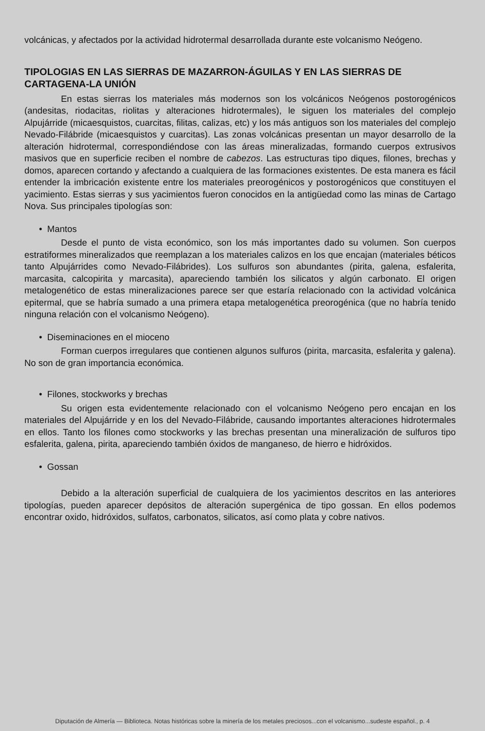volcánicas, y afectados por la actividad hidrotermal desarrollada durante este volcanismo Neógeno.
TIPOLOGIAS EN LAS SIERRAS DE MAZARRON-ÁGUILAS Y EN LAS SIERRAS DE CARTAGENA-LA UNIÓN
En estas sierras los materiales más modernos son los volcánicos Neógenos postorogénicos (andesitas, riodacitas, riolitas y alteraciones hidrotermales), le siguen los materiales del complejo Alpujárride (micaesquistos, cuarcitas, filitas, calizas, etc) y los más antiguos son los materiales del complejo Nevado-Filábride (micaesquistos y cuarcitas). Las zonas volcánicas presentan un mayor desarrollo de la alteración hidrotermal, correspondiéndose con las áreas mineralizadas, formando cuerpos extrusivos masivos que en superficie reciben el nombre de cabezos. Las estructuras tipo diques, filones, brechas y domos, aparecen cortando y afectando a cualquiera de las formaciones existentes. De esta manera es fácil entender la imbricación existente entre los materiales preorogénicos y postorogénicos que constituyen el yacimiento. Estas sierras y sus yacimientos fueron conocidos en la antigüedad como las minas de Cartago Nova. Sus principales tipologías son:
• Mantos
Desde el punto de vista económico, son los más importantes dado su volumen. Son cuerpos estratiformes mineralizados que reemplazan a los materiales calizos en los que encajan (materiales béticos tanto Alpujárrides como Nevado-Filábrides). Los sulfuros son abundantes (pirita, galena, esfalerita, marcasita, calcopirita y marcasita), apareciendo también los silicatos y algún carbonato. El origen metalogenético de estas mineralizaciones parece ser que estaría relacionado con la actividad volcánica epitermal, que se habría sumado a una primera etapa metalogenética preorogénica (que no habría tenido ninguna relación con el volcanismo Neógeno).
• Diseminaciones en el mioceno
Forman cuerpos irregulares que contienen algunos sulfuros (pirita, marcasita, esfalerita y galena). No son de gran importancia económica.
• Filones, stockworks y brechas
Su origen esta evidentemente relacionado con el volcanismo Neógeno pero encajan en los materiales del Alpujárride y en los del Nevado-Filábride, causando importantes alteraciones hidrotermales en ellos. Tanto los filones como stockworks y las brechas presentan una mineralización de sulfuros tipo esfalerita, galena, pirita, apareciendo también óxidos de manganeso, de hierro e hidróxidos.
• Gossan
Debido a la alteración superficial de cualquiera de los yacimientos descritos en las anteriores tipologías, pueden aparecer depósitos de alteración supergénica de tipo gossan. En ellos podemos encontrar oxido, hidróxidos, sulfatos, carbonatos, silicatos, así como plata y cobre nativos.
Diputación de Almería — Biblioteca. Notas históricas sobre la minería de los metales preciosos...con el volcanismo...sudeste español., p. 4